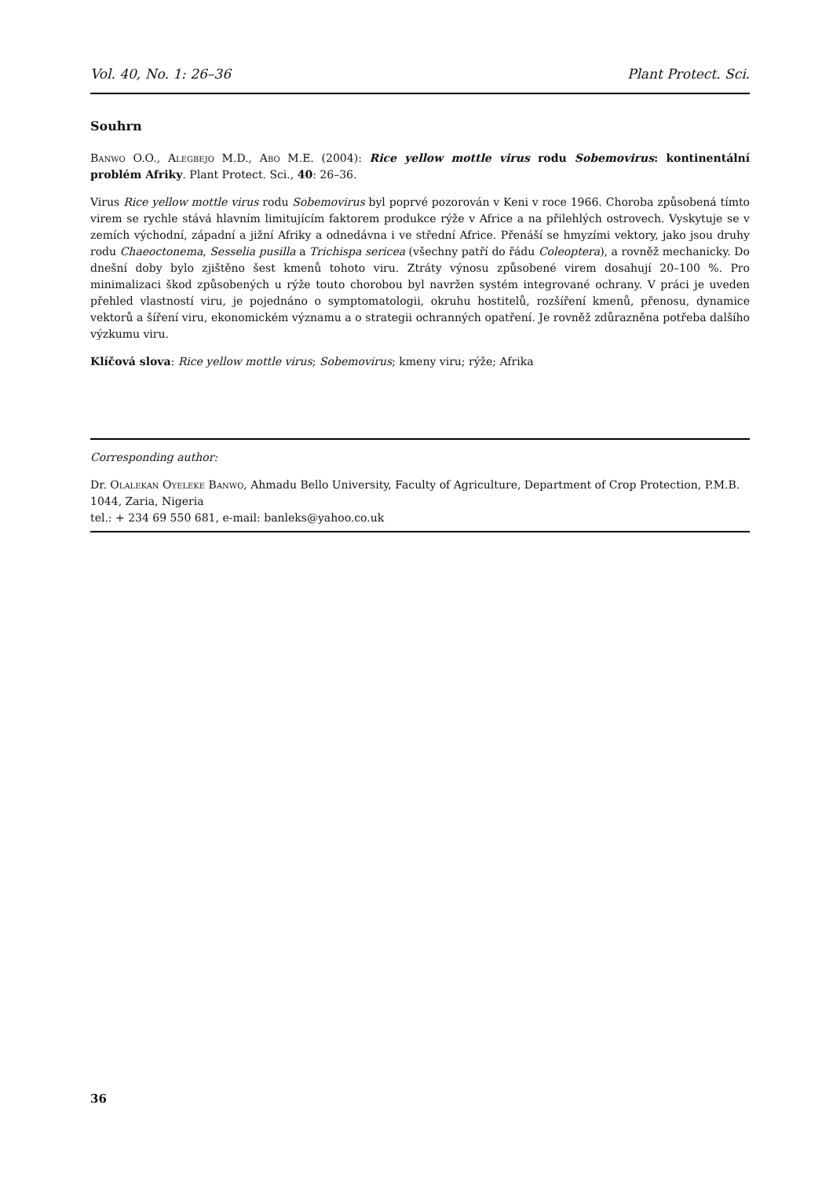Vol. 40, No. 1: 26–36 Plant Protect. Sci.
Souhrn
Banwo O.O., Alegbejo M.D., Abo M.E. (2004): Rice yellow mottle virus rodu Sobemovirus: kontinentální problém Afriky. Plant Protect. Sci., 40: 26–36.
Virus Rice yellow mottle virus rodu Sobemovirus byl poprvé pozorován v Keni v roce 1966. Choroba způsobená tímto virem se rychle stává hlavním limitujícím faktorem produkce rýže v Africe a na přilehlých ostrovech. Vyskytuje se v zemích východní, západní a jižní Afriky a odnedávna i ve střední Africe. Přenáší se hmyzími vektory, jako jsou druhy rodu Chaeoctonema, Sesselia pusilla a Trichispa sericea (všechny patří do řádu Coleoptera), a rovněž mechanicky. Do dnešní doby bylo zjištěno šest kmenů tohoto viru. Ztráty výnosu způsobené virem dosahují 20–100 %. Pro minimalizaci škod způsobených u rýže touto chorobou byl navržen systém integrované ochrany. V práci je uveden přehled vlastností viru, je pojednáno o symptomatologii, okruhu hostitelů, rozšíření kmenů, přenosu, dynamice vektorů a šíření viru, ekonomickém významu a o strategii ochranných opatření. Je rovněž zdůrazněna potřeba dalšího výzkumu viru.
Klíčová slova: Rice yellow mottle virus; Sobemovirus; kmeny viru; rýže; Afrika
Corresponding author:
Dr. Olalekan Oyeleke Banwo, Ahmadu Bello University, Faculty of Agriculture, Department of Crop Protection, P.M.B. 1044, Zaria, Nigeria
tel.: + 234 69 550 681, e-mail: banleks@yahoo.co.uk
36